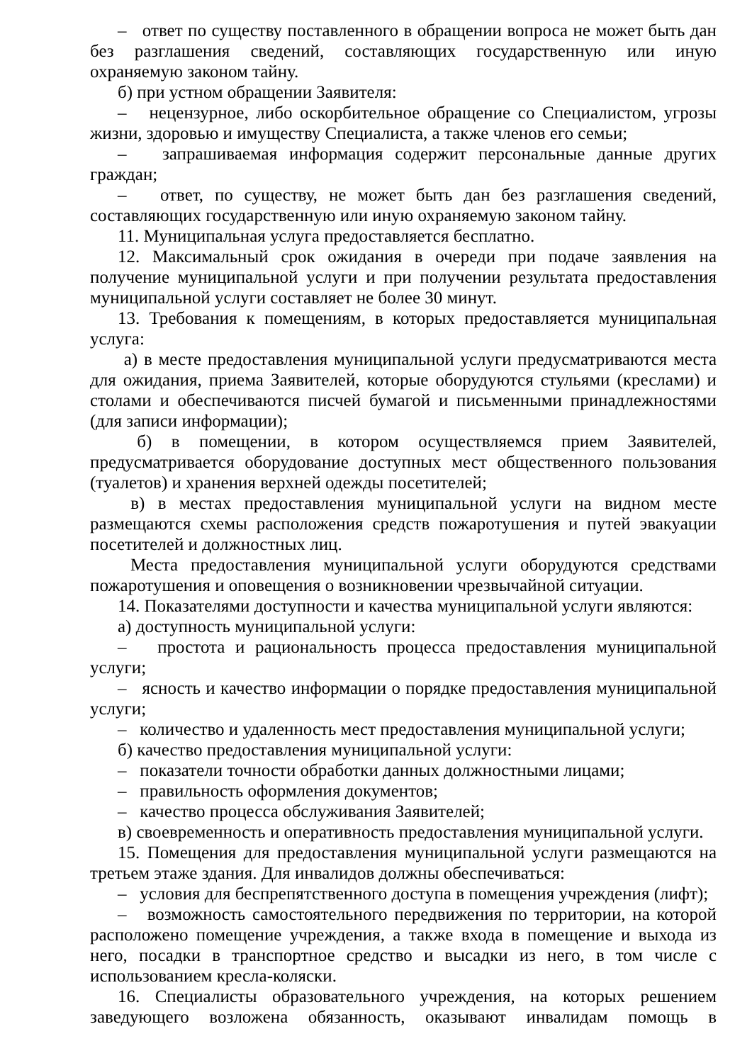– ответ по существу поставленного в обращении вопроса не может быть дан без разглашения сведений, составляющих государственную или иную охраняемую законом тайну.
б) при устном обращении Заявителя:
– нецензурное, либо оскорбительное обращение со Специалистом, угрозы жизни, здоровью и имуществу Специалиста, а также членов его семьи;
– запрашиваемая информация содержит персональные данные других граждан;
– ответ, по существу, не может быть дан без разглашения сведений, составляющих государственную или иную охраняемую законом тайну.
11. Муниципальная услуга предоставляется бесплатно.
12. Максимальный срок ожидания в очереди при подаче заявления на получение муниципальной услуги и при получении результата предоставления муниципальной услуги составляет не более 30 минут.
13. Требования к помещениям, в которых предоставляется муниципальная услуга:
а) в месте предоставления муниципальной услуги предусматриваются места для ожидания, приема Заявителей, которые оборудуются стульями (креслами) и столами и обеспечиваются писчей бумагой и письменными принадлежностями (для записи информации);
б) в помещении, в котором осуществляемся прием Заявителей, предусматривается оборудование доступных мест общественного пользования (туалетов) и хранения верхней одежды посетителей;
в) в местах предоставления муниципальной услуги на видном месте размещаются схемы расположения средств пожаротушения и путей эвакуации посетителей и должностных лиц.
Места предоставления муниципальной услуги оборудуются средствами пожаротушения и оповещения о возникновении чрезвычайной ситуации.
14. Показателями доступности и качества муниципальной услуги являются:
а) доступность муниципальной услуги:
– простота и рациональность процесса предоставления муниципальной услуги;
– ясность и качество информации о порядке предоставления муниципальной услуги;
– количество и удаленность мест предоставления муниципальной услуги;
б) качество предоставления муниципальной услуги:
– показатели точности обработки данных должностными лицами;
– правильность оформления документов;
– качество процесса обслуживания Заявителей;
в) своевременность и оперативность предоставления муниципальной услуги.
15. Помещения для предоставления муниципальной услуги размещаются на третьем этаже здания. Для инвалидов должны обеспечиваться:
– условия для беспрепятственного доступа в помещения учреждения (лифт);
– возможность самостоятельного передвижения по территории, на которой расположено помещение учреждения, а также входа в помещение и выхода из него, посадки в транспортное средство и высадки из него, в том числе с использованием кресла-коляски.
16. Специалисты образовательного учреждения, на которых решением заведующего возложена обязанность, оказывают инвалидам помощь в